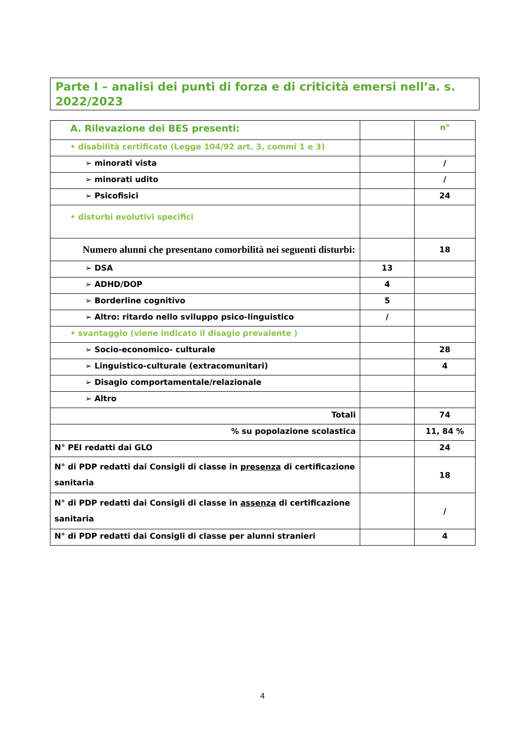Parte I – analisi dei punti di forza e di criticità emersi nell’a. s. 2022/2023
| A. Rilevazione dei BES presenti: | | n° |
| • disabilità certificate (Legge 104/92 art. 3, commi 1 e 3) | | |
| ➢ minorati vista | | / |
| ➢ minorati udito | | / |
| ➢ Psicofisici | | 24 |
| • disturbi evolutivi specifici | | |
| Numero alunni che presentano comorbilità nei seguenti disturbi: | | 18 |
| ➢ DSA | 13 | |
| ➢ ADHD/DOP | 4 | |
| ➢ Borderline cognitivo | 5 | |
| ➢ Altro: ritardo nello sviluppo psico-linguistico | / | |
| • svantaggio (viene indicato il disagio prevalente ) | | |
| ➢ Socio-economico- culturale | | 28 |
| ➢ Linguistico-culturale (extracomunitari) | | 4 |
| ➢ Disagio comportamentale/relazionale | | |
| ➢ Altro | | |
| Totali | | 74 |
| % su popolazione scolastica | | 11, 84 % |
| N° PEI redatti dai GLO | | 24 |
| N° di PDP redatti dai Consigli di classe in presenza di certificazione sanitaria | | 18 |
| N° di PDP redatti dai Consigli di classe in assenza di certificazione sanitaria | | / |
| N° di PDP redatti dai Consigli di classe per alunni stranieri | | 4 |
4